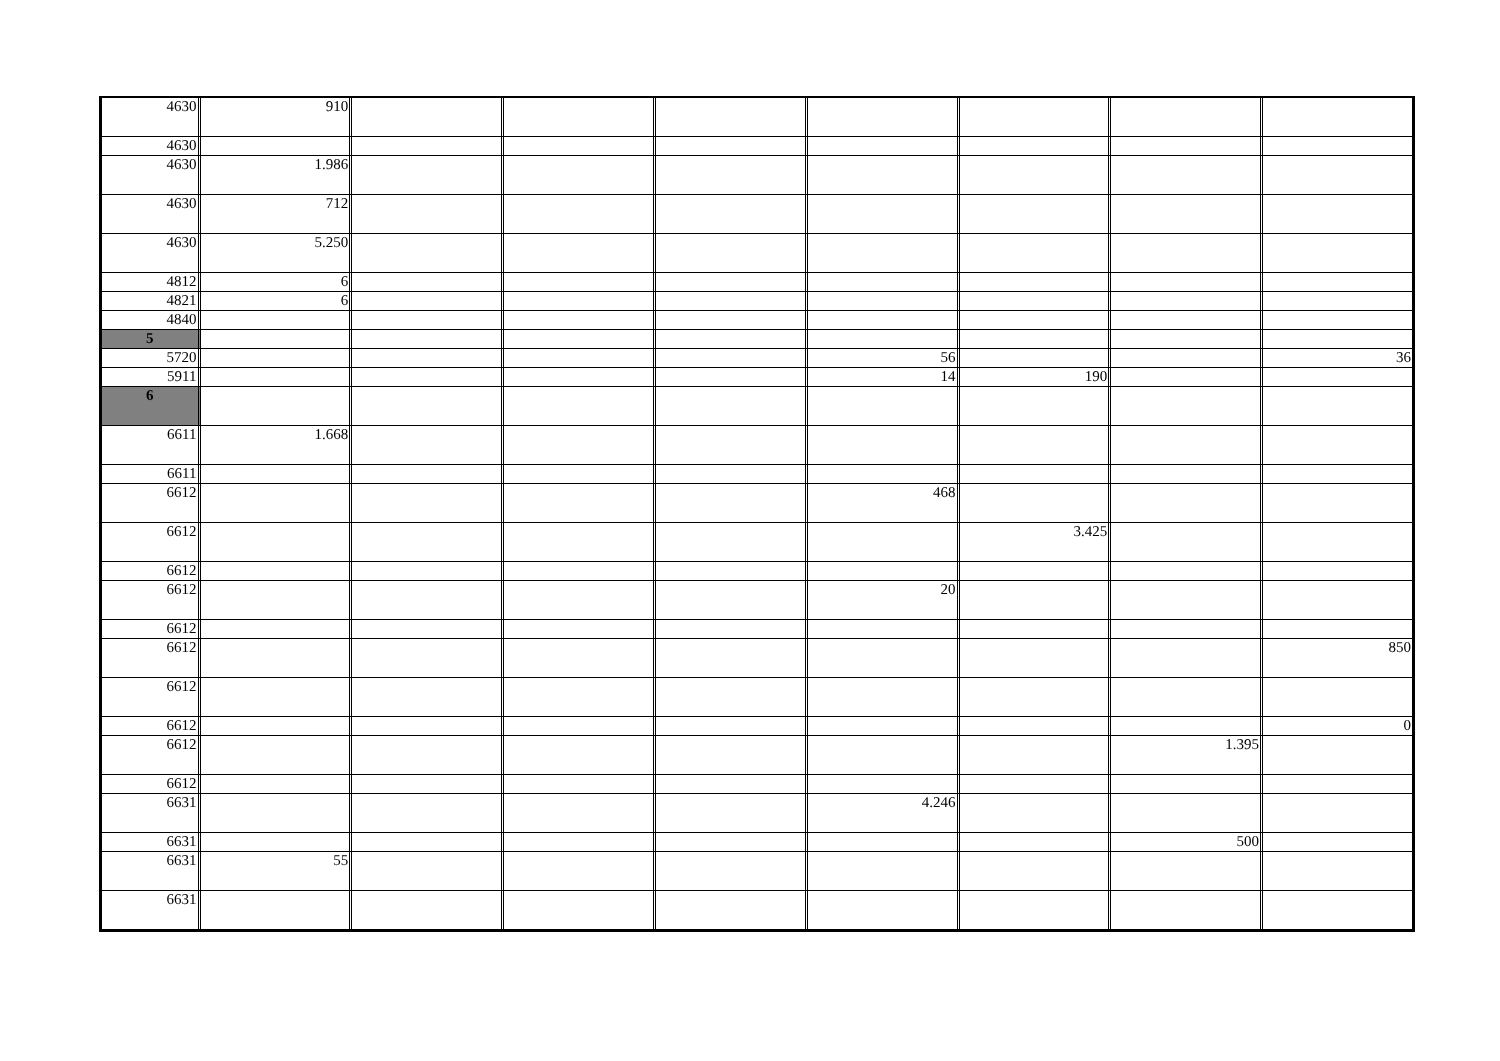| 4630 | 910 | | | | | | | |
| 4630 | | | | | | | | |
| 4630 | 1.986 | | | | | | | |
| 4630 | 712 | | | | | | | |
| 4630 | 5.250 | | | | | | | |
| 4812 | 6 | | | | | | | |
| 4821 | 6 | | | | | | | |
| 4840 | | | | | | | | |
| 5 | | | | | | | | |
| 5720 | | | | | 56 | | | 36 |
| 5911 | | | | | 14 | 190 | | |
| 6 | | | | | | | | |
| 6611 | 1.668 | | | | | | | |
| 6611 | | | | | | | | |
| 6612 | | | | | 468 | | | |
| 6612 | | | | | | 3.425 | | |
| 6612 | | | | | | | | |
| 6612 | | | | | 20 | | | |
| 6612 | | | | | | | | |
| 6612 | | | | | | | | 850 |
| 6612 | | | | | | | | |
| 6612 | | | | | | | | 0 |
| 6612 | | | | | | | 1.395 | |
| 6612 | | | | | | | | |
| 6631 | | | | | 4.246 | | | |
| 6631 | | | | | | | 500 | |
| 6631 | 55 | | | | | | | |
| 6631 | | | | | | | | |